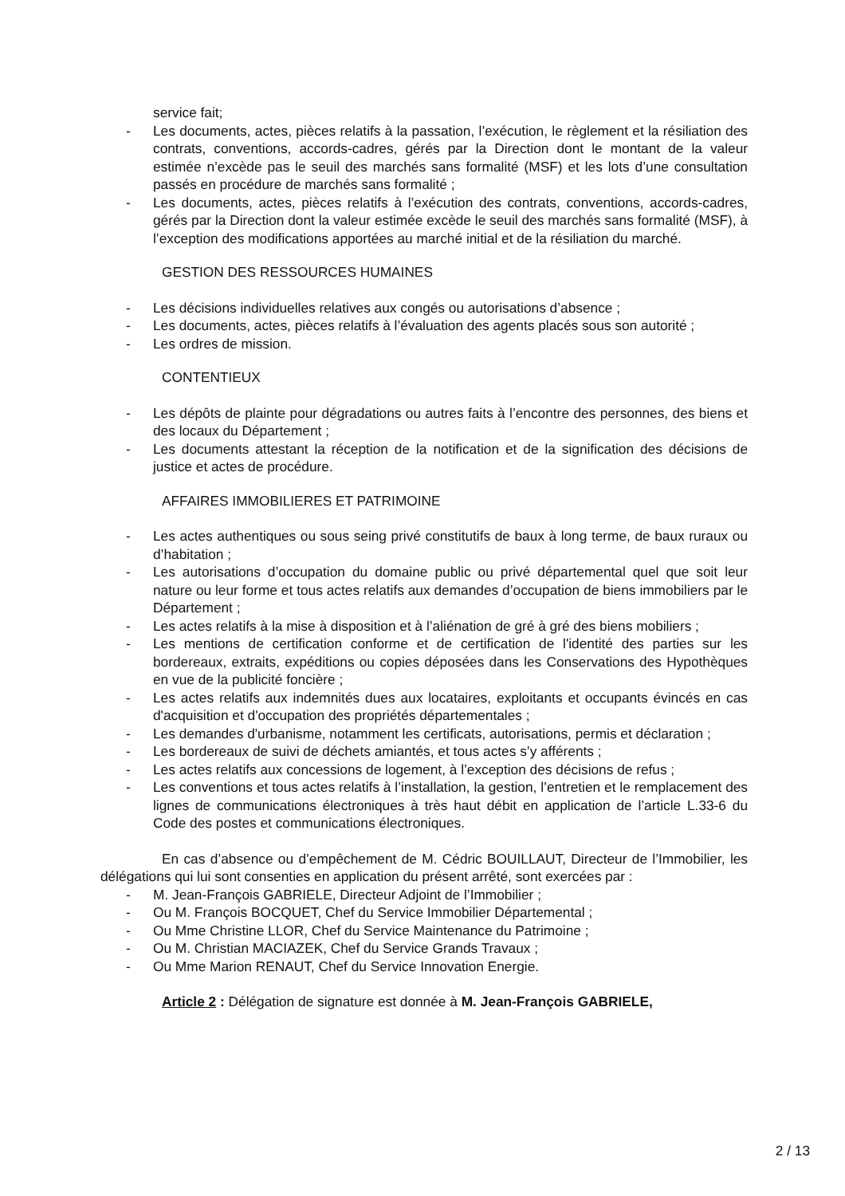service fait;
- Les documents, actes, pièces relatifs à la passation, l’exécution, le règlement et la résiliation des contrats, conventions, accords-cadres, gérés par la Direction dont le montant de la valeur estimée n’excède pas le seuil des marchés sans formalité (MSF) et les lots d’une consultation passés en procédure de marchés sans formalité ;
- Les documents, actes, pièces relatifs à l’exécution des contrats, conventions, accords-cadres, gérés par la Direction dont la valeur estimée excède le seuil des marchés sans formalité (MSF), à l’exception des modifications apportées au marché initial et de la résiliation du marché.
GESTION DES RESSOURCES HUMAINES
- Les décisions individuelles relatives aux congés ou autorisations d’absence ;
- Les documents, actes, pièces relatifs à l’évaluation des agents placés sous son autorité ;
- Les ordres de mission.
CONTENTIEUX
- Les dépôts de plainte pour dégradations ou autres faits à l’encontre des personnes, des biens et des locaux du Département ;
- Les documents attestant la réception de la notification et de la signification des décisions de justice et actes de procédure.
AFFAIRES IMMOBILIERES ET PATRIMOINE
- Les actes authentiques ou sous seing privé constitutifs de baux à long terme, de baux ruraux ou d’habitation ;
- Les autorisations d’occupation du domaine public ou privé départemental quel que soit leur nature ou leur forme et tous actes relatifs aux demandes d’occupation de biens immobiliers par le Département ;
- Les actes relatifs à la mise à disposition et à l’aliénation de gré à gré des biens mobiliers ;
- Les mentions de certification conforme et de certification de l'identité des parties sur les bordereaux, extraits, expéditions ou copies déposées dans les Conservations des Hypothèques en vue de la publicité foncière ;
- Les actes relatifs aux indemnités dues aux locataires, exploitants et occupants évincés en cas d'acquisition et d'occupation des propriétés départementales ;
- Les demandes d'urbanisme, notamment les certificats, autorisations, permis et déclaration ;
- Les bordereaux de suivi de déchets amiantés, et tous actes s’y afférents ;
- Les actes relatifs aux concessions de logement, à l’exception des décisions de refus ;
- Les conventions et tous actes relatifs à l’installation, la gestion, l’entretien et le remplacement des lignes de communications électroniques à très haut débit en application de l’article L.33-6 du Code des postes et communications électroniques.
En cas d’absence ou d’empêchement de M. Cédric BOUILLAUT, Directeur de l’Immobilier, les délégations qui lui sont consenties en application du présent arrêté, sont exercées par :
- M. Jean-François GABRIELE, Directeur Adjoint de l’Immobilier ;
- Ou M. François BOCQUET, Chef du Service Immobilier Départemental ;
- Ou Mme Christine LLOR, Chef du Service Maintenance du Patrimoine ;
- Ou M. Christian MACIAZEK, Chef du Service Grands Travaux ;
- Ou Mme Marion RENAUT, Chef du Service Innovation Energie.
Article 2 : Délégation de signature est donnée à M. Jean-François GABRIELE,
2 / 13